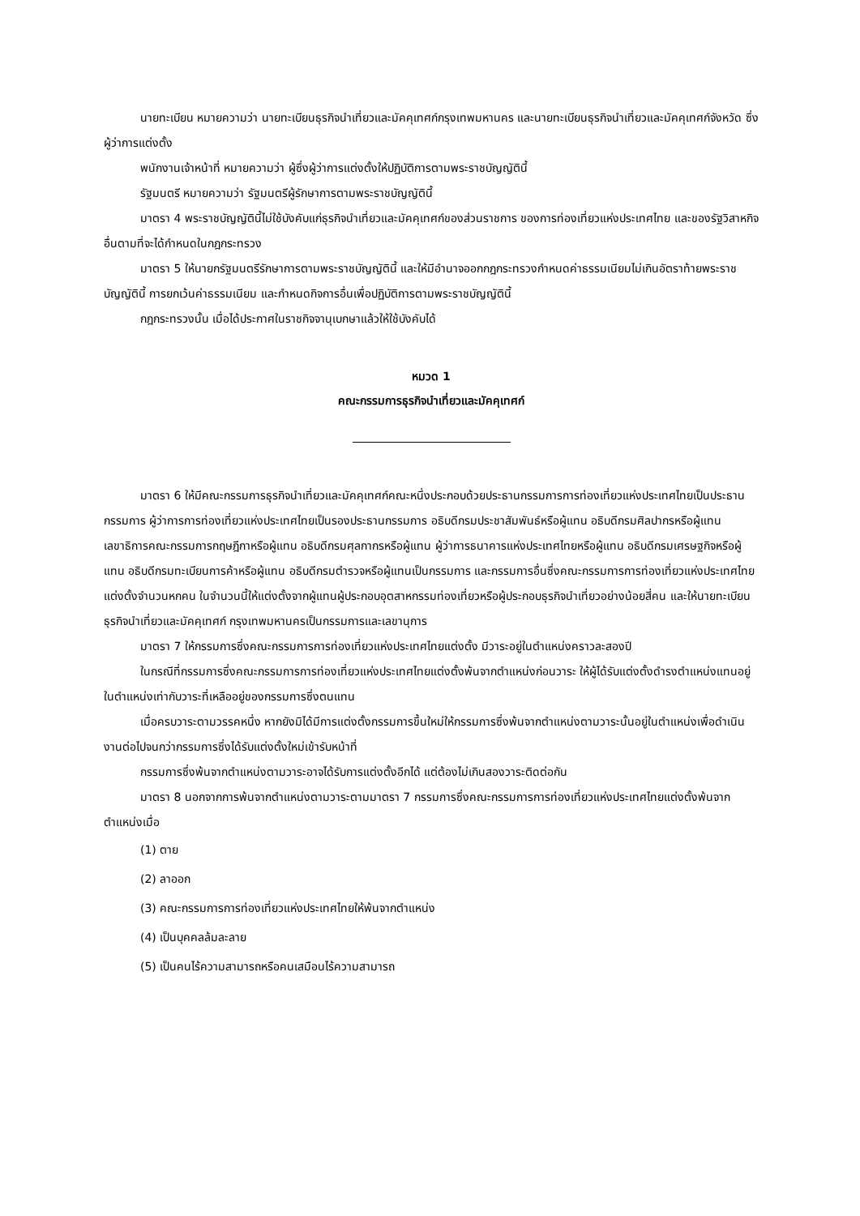นายทะเบียน หมายความว่า นายทะเบียนธุรกิจนำเที่ยวและมัคคุเทศก์กรุงเทพมหานคร และนายทะเบียนธุรกิจนำเที่ยวและมัคคุเทศก์จังหวัด ซึ่งผู้ว่าการแต่งตั้ง
พนักงานเจ้าหน้าที่ หมายความว่า ผู้ซึ่งผู้ว่าการแต่งตั้งให้ปฏิบัติการตามพระราชบัญญัตินี้
รัฐมนตรี หมายความว่า รัฐมนตรีผู้รักษาการตามพระราชบัญญัตินี้
มาตรา 4 พระราชบัญญัตินี้ไม่ใช้บังคับแก่ธุรกิจนำเที่ยวและมัคคุเทศก์ของส่วนราชการ ของการท่องเที่ยวแห่งประเทศไทย และของรัฐวิสาหกิจอื่นตามที่จะได้กำหนดในกฎกระทรวง
มาตรา 5 ให้นายกรัฐมนตรีรักษาการตามพระราชบัญญัตินี้ และให้มีอำนาจออกกฎกระทรวงกำหนดค่าธรรมเนียมไม่เกินอัตราท้ายพระราชบัญญัตินี้ การยกเว้นค่าธรรมเนียม และกำหนดกิจการอื่นเพื่อปฏิบัติการตามพระราชบัญญัตินี้
กฎกระทรวงนั้น เมื่อได้ประกาศในราชกิจจานุเบกษาแล้วให้ใช้บังคับได้
หมวด 1
คณะกรรมการธุรกิจนำเที่ยวและมัคคุเทศก์
มาตรา 6 ให้มีคณะกรรมการธุรกิจนำเที่ยวและมัคคุเทศก์คณะหนึ่งประกอบด้วยประธานกรรมการการท่องเที่ยวแห่งประเทศไทยเป็นประธานกรรมการ ผู้ว่าการการท่องเที่ยวแห่งประเทศไทยเป็นรองประธานกรรมการ อธิบดีกรมประชาสัมพันธ์หรือผู้แทน อธิบดีกรมศิลปากรหรือผู้แทน เลขาธิการคณะกรรมการกฤษฎีกาหรือผู้แทน อธิบดีกรมศุลกากรหรือผู้แทน ผู้ว่าการธนาคารแห่งประเทศไทยหรือผู้แทน อธิบดีกรมเศรษฐกิจหรือผู้แทน อธิบดีกรมทะเบียนการค้าหรือผู้แทน อธิบดีกรมตำรวจหรือผู้แทนเป็นกรรมการ และกรรมการอื่นซึ่งคณะกรรมการการท่องเที่ยวแห่งประเทศไทยแต่งตั้งจำนวนหกคน ในจำนวนนี้ให้แต่งตั้งจากผู้แทนผู้ประกอบอุตสาหกรรมท่องเที่ยวหรือผู้ประกอบธุรกิจนำเที่ยวอย่างน้อยสี่คน และให้นายทะเบียนธุรกิจนำเที่ยวและมัคคุเทศก์ กรุงเทพมหานครเป็นกรรมการและเลขานุการ
มาตรา 7 ให้กรรมการซึ่งคณะกรรมการการท่องเที่ยวแห่งประเทศไทยแต่งตั้ง มีวาระอยู่ในตำแหน่งคราวละสองปี
ในกรณีที่กรรมการซึ่งคณะกรรมการการท่องเที่ยวแห่งประเทศไทยแต่งตั้งพ้นจากตำแหน่งก่อนวาระ ให้ผู้ได้รับแต่งตั้งดำรงตำแหน่งแทนอยู่ในตำแหน่งเท่ากับวาระที่เหลืออยู่ของกรรมการซึ่งตนแทน
เมื่อครบวาระตามวรรคหนึ่ง หากยังมิได้มีการแต่งตั้งกรรมการขึ้นใหม่ให้กรรมการซึ่งพ้นจากตำแหน่งตามวาระนั้นอยู่ในตำแหน่งเพื่อดำเนินงานต่อไปจนกว่ากรรมการซึ่งได้รับแต่งตั้งใหม่เข้ารับหน้าที่
กรรมการซึ่งพ้นจากตำแหน่งตามวาระอาจได้รับการแต่งตั้งอีกได้ แต่ต้องไม่เกินสองวาระติดต่อกัน
มาตรา 8 นอกจากการพ้นจากตำแหน่งตามวาระตามมาตรา 7 กรรมการซึ่งคณะกรรมการการท่องเที่ยวแห่งประเทศไทยแต่งตั้งพ้นจากตำแหน่งเมื่อ
(1) ตาย
(2) ลาออก
(3) คณะกรรมการการท่องเที่ยวแห่งประเทศไทยให้พ้นจากตำแหน่ง
(4) เป็นบุคคลล้มละลาย
(5) เป็นคนไร้ความสามารถหรือคนเสมือนไร้ความสามารถ